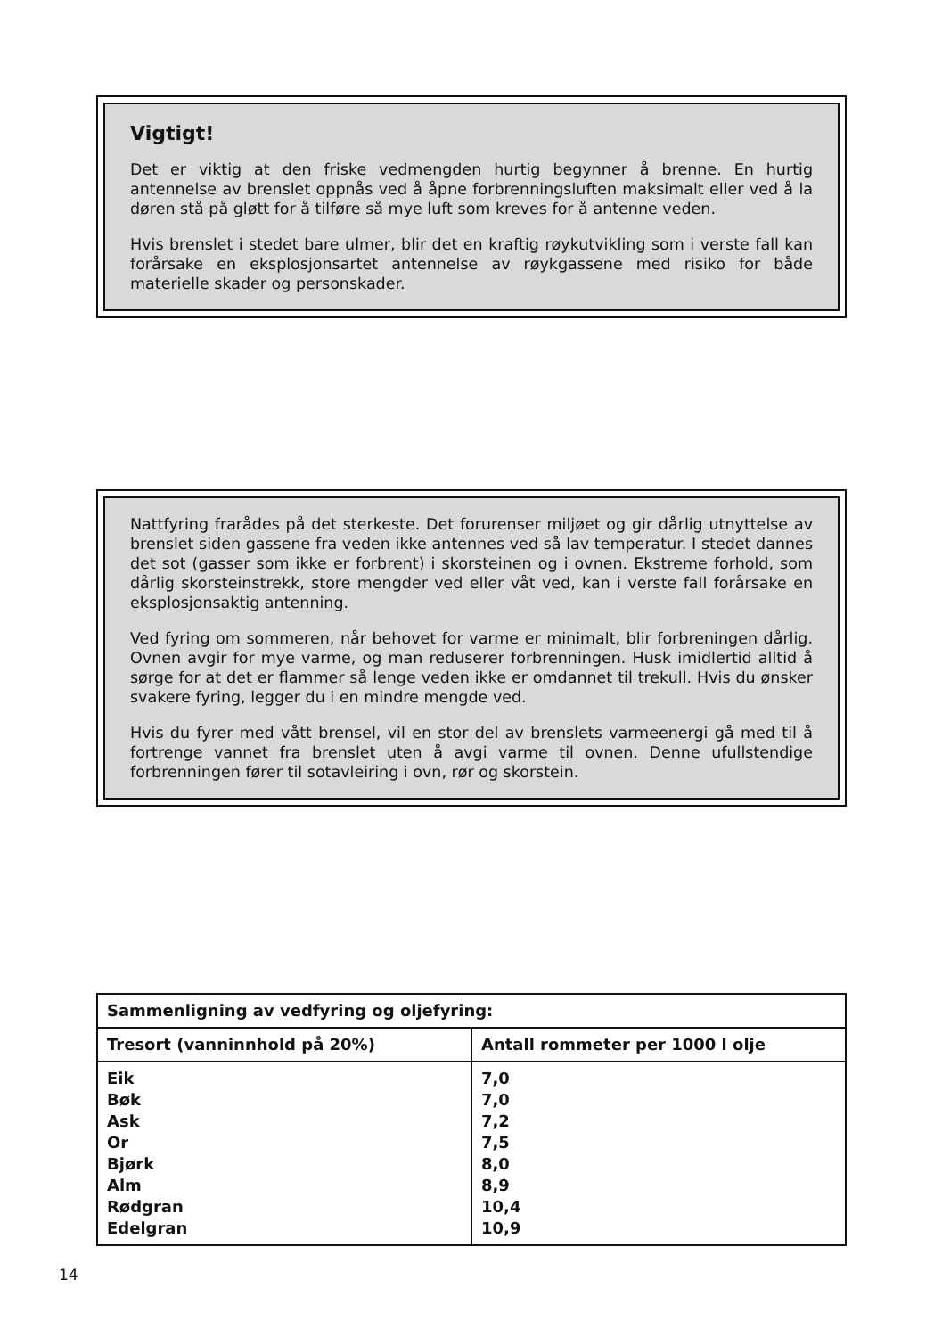Vigtigt!
Det er viktig at den friske vedmengden hurtig begynner å brenne. En hurtig antennelse av brenslet oppnås ved å åpne forbrenningsluften maksimalt eller ved å la døren stå på gløtt for å tilføre så mye luft som kreves for å antenne veden.
Hvis brenslet i stedet bare ulmer, blir det en kraftig røykutvikling som i verste fall kan forårsake en eksplosjonsartet antennelse av røykgassene med risiko for både materielle skader og personskader.
Nattfyring frarådes på det sterkeste. Det forurenser miljøet og gir dårlig utnyttelse av brenslet siden gassene fra veden ikke antennes ved så lav temperatur. I stedet dannes det sot (gasser som ikke er forbrent) i skorsteinen og i ovnen. Ekstreme forhold, som dårlig skorsteinstrekk, store mengder ved eller våt ved, kan i verste fall forårsake en eksplosjonsaktig antenning.
Ved fyring om sommeren, når behovet for varme er minimalt, blir forbreningen dårlig. Ovnen avgir for mye varme, og man reduserer forbrenningen. Husk imidlertid alltid å sørge for at det er flammer så lenge veden ikke er omdannet til trekull. Hvis du ønsker svakere fyring, legger du i en mindre mengde ved.
Hvis du fyrer med vått brensel, vil en stor del av brenslets varmeenergi gå med til å fortrenge vannet fra brenslet uten å avgi varme til ovnen. Denne ufullstendige forbrenningen fører til sotavleiring i ovn, rør og skorstein.
| Sammenligning av vedfyring og oljefyring: | |
| --- | --- |
| Tresort (vanninnhold på 20%) | Antall rommeter per 1000 l olje |
| Eik Bøk Ask Or Bjørk Alm Rødgran Edelgran | 7,0 7,0 7,2 7,5 8,0 8,9 10,4 10,9 |
14